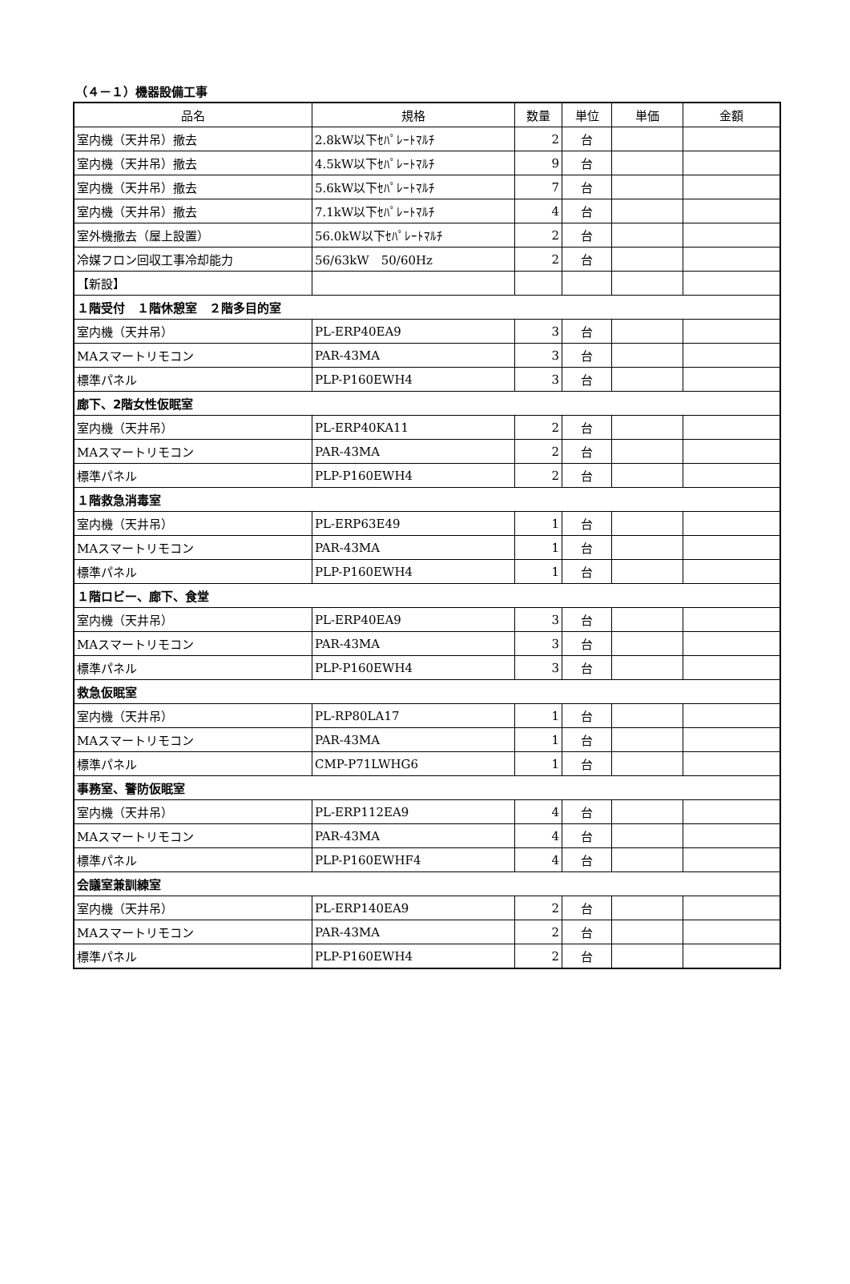（４－１）機器設備工事
| 品名 | 規格 | 数量 | 単位 | 単価 | 金額 |
| --- | --- | --- | --- | --- | --- |
| 室内機（天井吊）撤去 | 2.8kW以下ｾﾊﾟﾚｰﾄﾏﾙﾁ | 2 | 台 | | |
| 室内機（天井吊）撤去 | 4.5kW以下ｾﾊﾟﾚｰﾄﾏﾙﾁ | 9 | 台 | | |
| 室内機（天井吊）撤去 | 5.6kW以下ｾﾊﾟﾚｰﾄﾏﾙﾁ | 7 | 台 | | |
| 室内機（天井吊）撤去 | 7.1kW以下ｾﾊﾟﾚｰﾄﾏﾙﾁ | 4 | 台 | | |
| 室外機撤去（屋上設置） | 56.0kW以下ｾﾊﾟﾚｰﾄﾏﾙﾁ | 2 | 台 | | |
| 冷媒フロン回収工事冷却能力 | 56/63kW 50/60Hz | 2 | 台 | | |
| 【新設】 | | | | | |
| １階受付 １階休憩室 ２階多目的室 | | | | | |
| 室内機（天井吊） | PL-ERP40EA9 | 3 | 台 | | |
| MAスマートリモコン | PAR-43MA | 3 | 台 | | |
| 標準パネル | PLP-P160EWH4 | 3 | 台 | | |
| 廊下、2階女性仮眠室 | | | | | |
| 室内機（天井吊） | PL-ERP40KA11 | 2 | 台 | | |
| MAスマートリモコン | PAR-43MA | 2 | 台 | | |
| 標準パネル | PLP-P160EWH4 | 2 | 台 | | |
| １階救急消毒室 | | | | | |
| 室内機（天井吊） | PL-ERP63E49 | 1 | 台 | | |
| MAスマートリモコン | PAR-43MA | 1 | 台 | | |
| 標準パネル | PLP-P160EWH4 | 1 | 台 | | |
| １階ロビー、廊下、食堂 | | | | | |
| 室内機（天井吊） | PL-ERP40EA9 | 3 | 台 | | |
| MAスマートリモコン | PAR-43MA | 3 | 台 | | |
| 標準パネル | PLP-P160EWH4 | 3 | 台 | | |
| 救急仮眠室 | | | | | |
| 室内機（天井吊） | PL-RP80LA17 | 1 | 台 | | |
| MAスマートリモコン | PAR-43MA | 1 | 台 | | |
| 標準パネル | CMP-P71LWHG6 | 1 | 台 | | |
| 事務室、警防仮眠室 | | | | | |
| 室内機（天井吊） | PL-ERP112EA9 | 4 | 台 | | |
| MAスマートリモコン | PAR-43MA | 4 | 台 | | |
| 標準パネル | PLP-P160EWHF4 | 4 | 台 | | |
| 会議室兼訓練室 | | | | | |
| 室内機（天井吊） | PL-ERP140EA9 | 2 | 台 | | |
| MAスマートリモコン | PAR-43MA | 2 | 台 | | |
| 標準パネル | PLP-P160EWH4 | 2 | 台 | | |